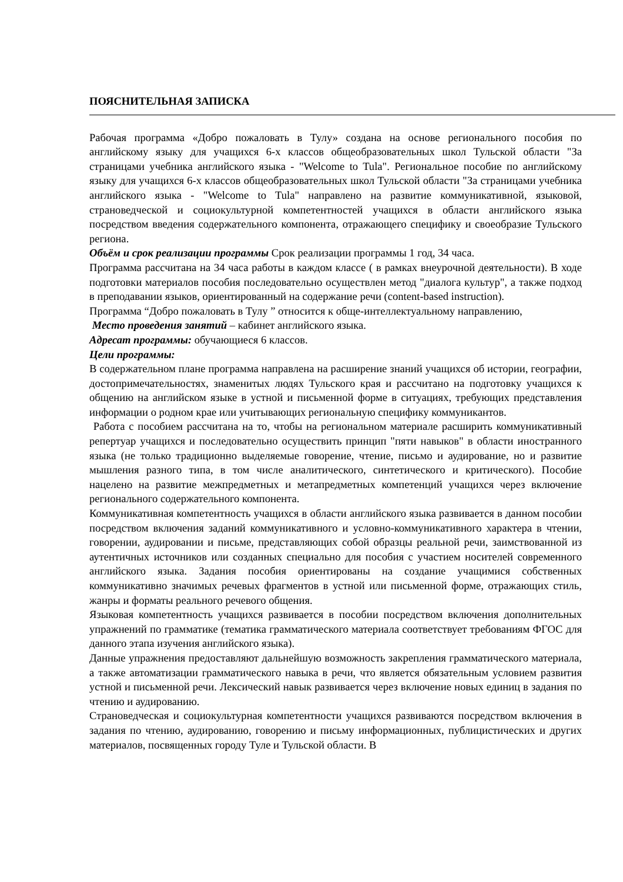ПОЯСНИТЕЛЬНАЯ ЗАПИСКА
Рабочая программа «Добро пожаловать в Тулу» создана на основе регионального пособия по английскому языку для учащихся 6-х классов общеобразовательных школ Тульской области "За страницами учебника английского языка - "Welcome to Tula". Региональное пособие по английскому языку для учащихся 6-х классов общеобразовательных школ Тульской области "За страницами учебника английского языка - "Welcome to Tula" направлено на развитие коммуникативной, языковой, страноведческой и социокультурной компетентностей учащихся в области английского языка посредством введения содержательного компонента, отражающего специфику и своеобразие Тульского региона.
Объём и срок реализации программы Срок реализации программы 1 год, 34 часа.
Программа рассчитана на 34 часа работы в каждом классе ( в рамках внеурочной деятельности). В ходе подготовки материалов пособия последовательно осуществлен метод "диалога культур", а также подход в преподавании языков, ориентированный на содержание речи (content-based instruction).
Программа “Добро пожаловать в Тулу ” относится к обще-интеллектуальному направлению,
Место проведения занятий – кабинет английского языка.
Адресат программы: обучающиеся 6 классов.
Цели программы:
В содержательном плане программа направлена на расширение знаний учащихся об истории, географии, достопримечательностях, знаменитых людях Тульского края и рассчитано на подготовку учащихся к общению на английском языке в устной и письменной форме в ситуациях, требующих представления информации о родном крае или учитывающих региональную специфику коммуникантов.
Работа с пособием рассчитана на то, чтобы на региональном материале расширить коммуникативный репертуар учащихся и последовательно осуществить принцип "пяти навыков" в области иностранного языка (не только традиционно выделяемые говорение, чтение, письмо и аудирование, но и развитие мышления разного типа, в том числе аналитического, синтетического и критического). Пособие нацелено на развитие межпредметных и метапредметных компетенций учащихся через включение регионального содержательного компонента.
Коммуникативная компетентность учащихся в области английского языка развивается в данном пособии посредством включения заданий коммуникативного и условно-коммуникативного характера в чтении, говорении, аудировании и письме, представляющих собой образцы реальной речи, заимствованной из аутентичных источников или созданных специально для пособия с участием носителей современного английского языка. Задания пособия ориентированы на создание учащимися собственных коммуникативно значимых речевых фрагментов в устной или письменной форме, отражающих стиль, жанры и форматы реального речевого общения.
Языковая компетентность учащихся развивается в пособии посредством включения дополнительных упражнений по грамматике (тематика грамматического материала соответствует требованиям ФГОС для данного этапа изучения английского языка).
Данные упражнения предоставляют дальнейшую возможность закрепления грамматического материала, а также автоматизации грамматического навыка в речи, что является обязательным условием развития устной и письменной речи. Лексический навык развивается через включение новых единиц в задания по чтению и аудированию.
Страноведческая и социокультурная компетентности учащихся развиваются посредством включения в задания по чтению, аудированию, говорению и письму информационных, публицистических и других материалов, посвященных городу Туле и Тульской области. В